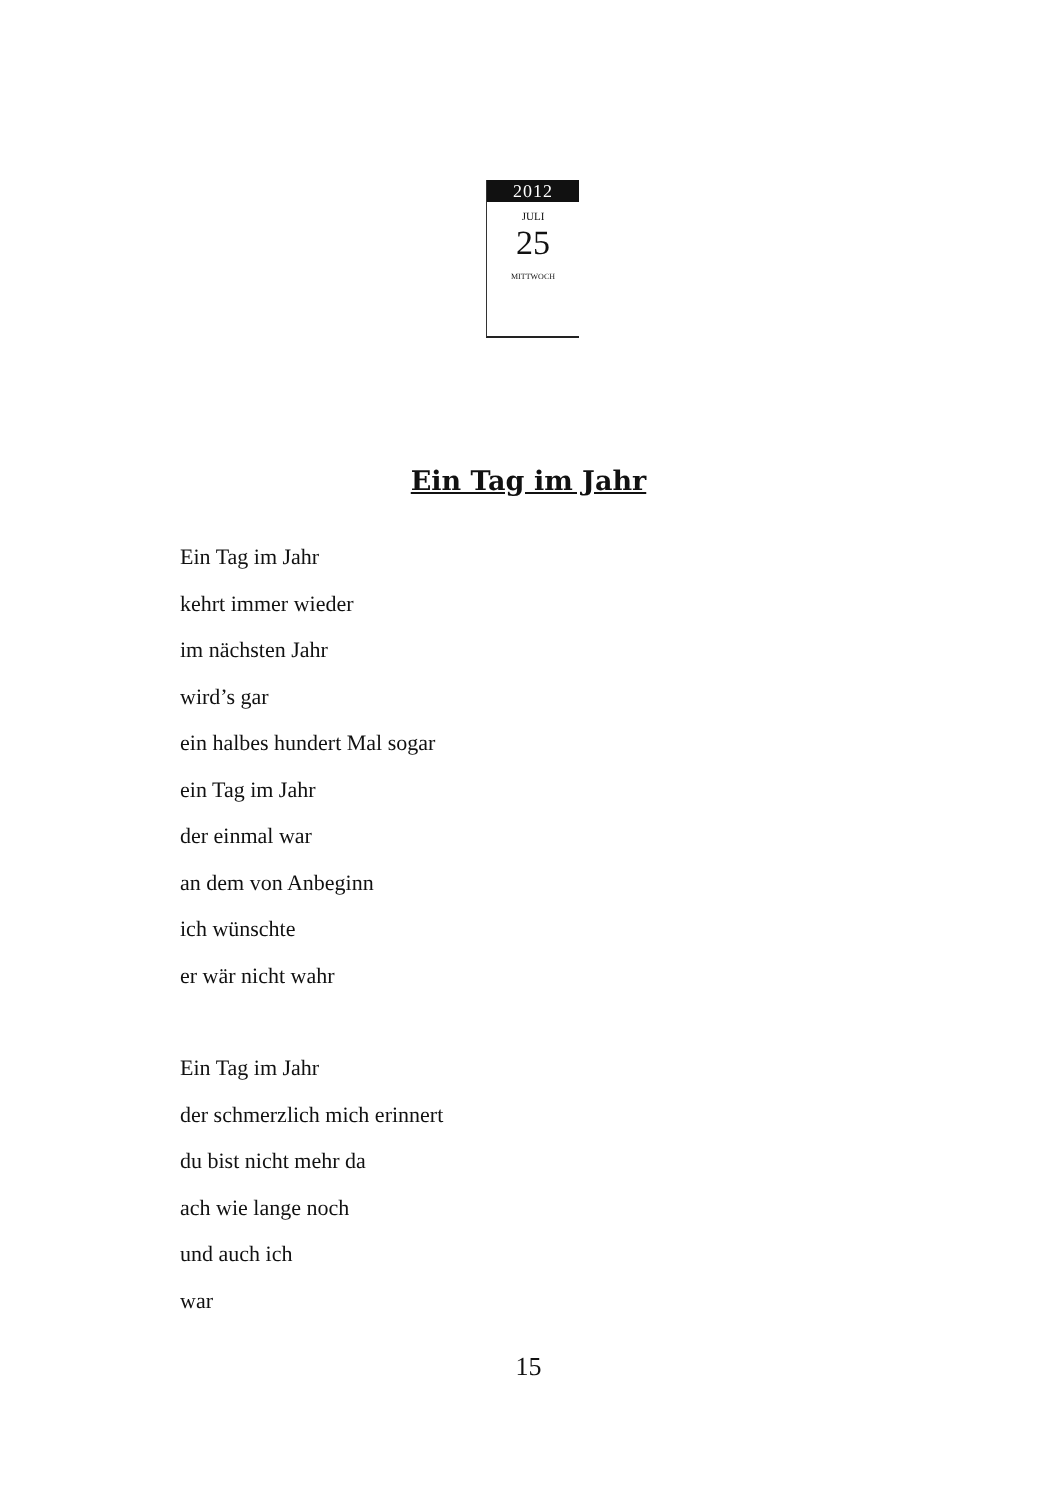2012
JULI
25
MITTWOCH
Ein Tag im Jahr
Ein Tag im Jahr
kehrt immer wieder
im nächsten Jahr
wird’s gar
ein halbes hundert Mal sogar
ein Tag im Jahr
der einmal war
an dem von Anbeginn
ich wünschte
er wär nicht wahr
Ein Tag im Jahr
der schmerzlich mich erinnert
du bist nicht mehr da
ach wie lange noch
und auch ich
war
15